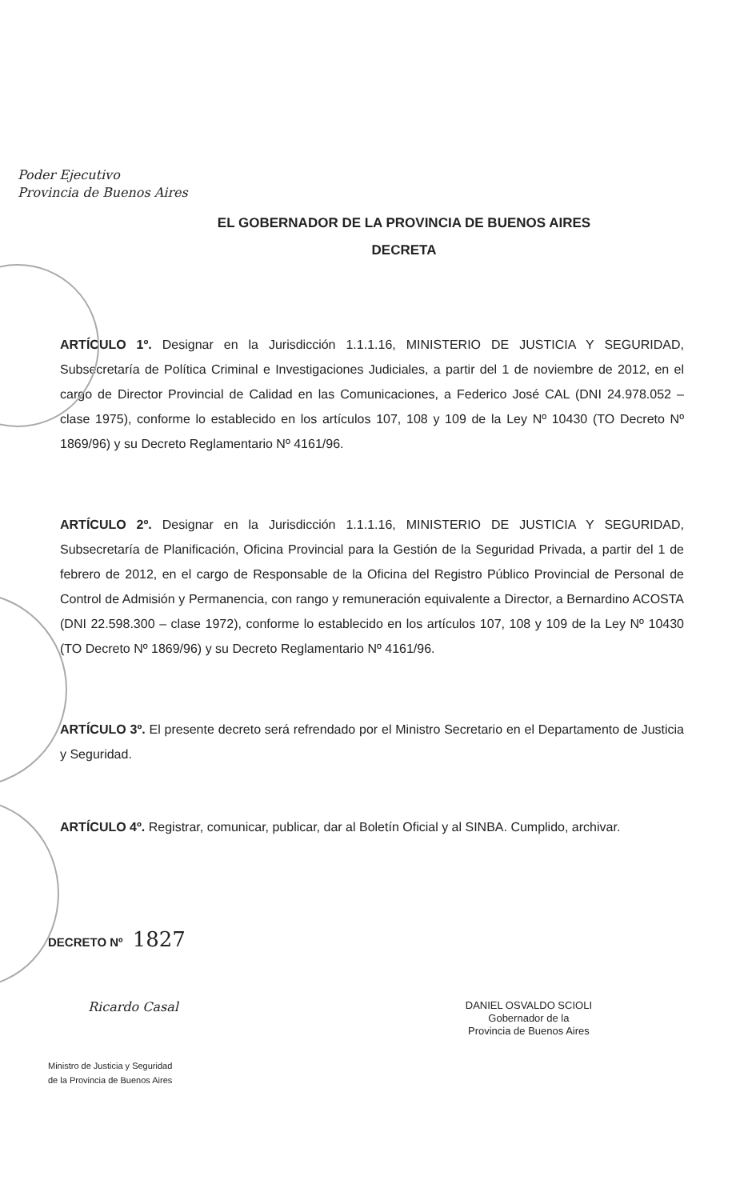Poder Ejecutivo
Provincia de Buenos Aires
EL GOBERNADOR DE LA PROVINCIA DE BUENOS AIRES
DECRETA
ARTÍCULO 1º. Designar en la Jurisdicción 1.1.1.16, MINISTERIO DE JUSTICIA Y SEGURIDAD, Subsecretaría de Política Criminal e Investigaciones Judiciales, a partir del 1 de noviembre de 2012, en el cargo de Director Provincial de Calidad en las Comunicaciones, a Federico José CAL (DNI 24.978.052 – clase 1975), conforme lo establecido en los artículos 107, 108 y 109 de la Ley Nº 10430 (TO Decreto Nº 1869/96) y su Decreto Reglamentario Nº 4161/96.
ARTÍCULO 2º. Designar en la Jurisdicción 1.1.1.16, MINISTERIO DE JUSTICIA Y SEGURIDAD, Subsecretaría de Planificación, Oficina Provincial para la Gestión de la Seguridad Privada, a partir del 1 de febrero de 2012, en el cargo de Responsable de la Oficina del Registro Público Provincial de Personal de Control de Admisión y Permanencia, con rango y remuneración equivalente a Director, a Bernardino ACOSTA (DNI 22.598.300 – clase 1972), conforme lo establecido en los artículos 107, 108 y 109 de la Ley Nº 10430 (TO Decreto Nº 1869/96) y su Decreto Reglamentario Nº 4161/96.
ARTÍCULO 3º. El presente decreto será refrendado por el Ministro Secretario en el Departamento de Justicia y Seguridad.
ARTÍCULO 4º. Registrar, comunicar, publicar, dar al Boletín Oficial y al SINBA. Cumplido, archivar.
DECRETO Nº 1827
Ricardo Casal
Ministro de Justicia y Seguridad
de la Provincia de Buenos Aires
DANIEL OSVALDO SCIOLI
Gobernador de la
Provincia de Buenos Aires